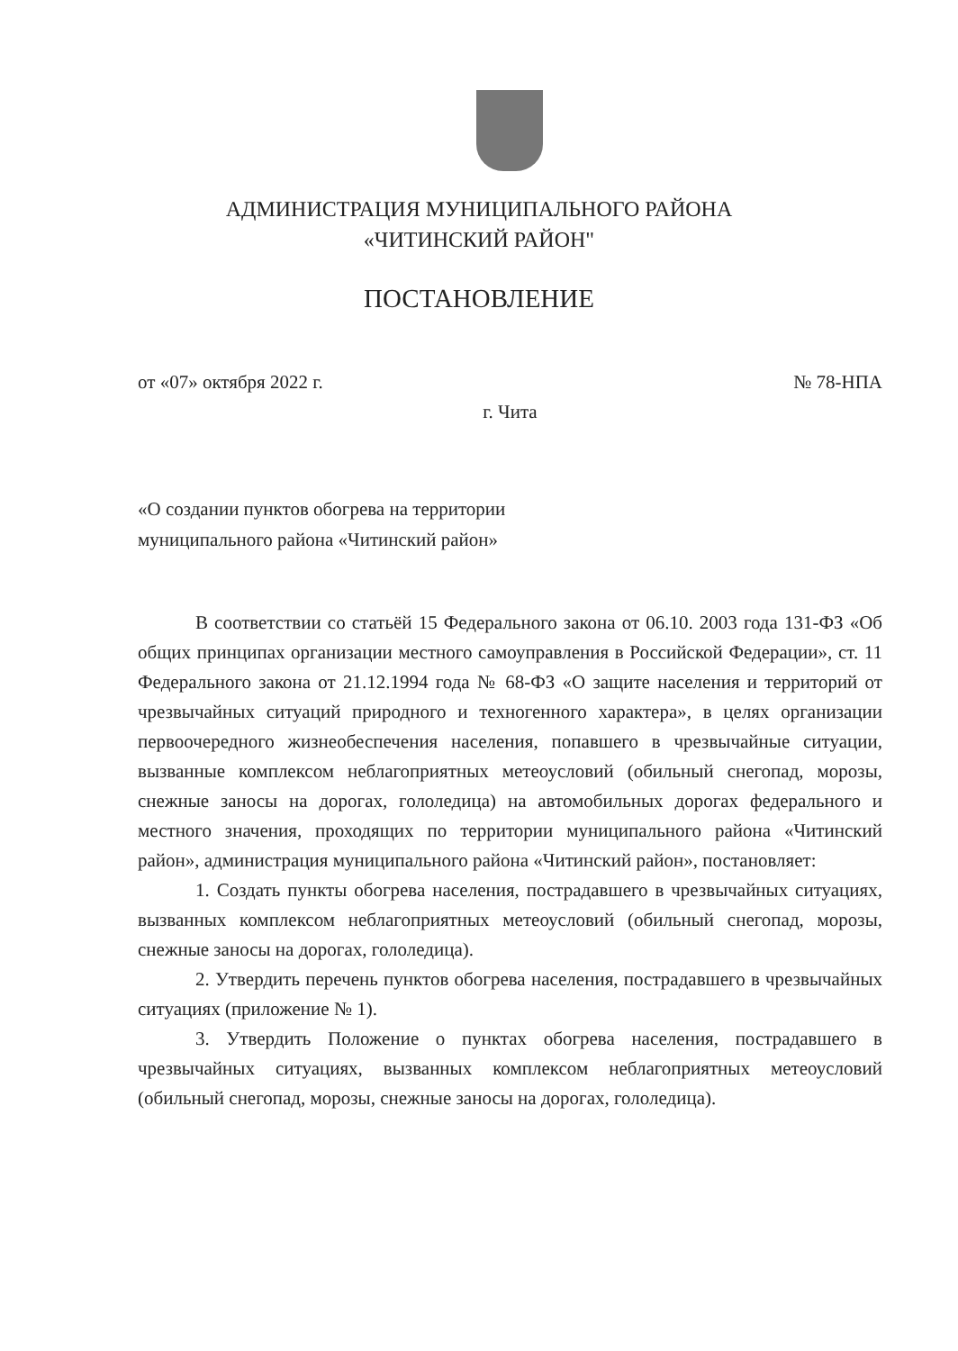АДМИНИСТРАЦИЯ МУНИЦИПАЛЬНОГО РАЙОНА
«ЧИТИНСКИЙ РАЙОН"
ПОСТАНОВЛЕНИЕ
от «07» октября 2022 г. № 78-НПА
г. Чита
«О создании пунктов обогрева на территории
муниципального района «Читинский район»
В соответствии со статьёй 15 Федерального закона от 06.10. 2003 года 131-ФЗ «Об общих принципах организации местного самоуправления в Российской Федерации», ст. 11 Федерального закона от 21.12.1994 года № 68-ФЗ «О защите населения и территорий от чрезвычайных ситуаций природного и техногенного характера», в целях организации первоочередного жизнеобеспечения населения, попавшего в чрезвычайные ситуации, вызванные комплексом неблагоприятных метеоусловий (обильный снегопад, морозы, снежные заносы на дорогах, гололедица) на автомобильных дорогах федерального и местного значения, проходящих по территории муниципального района «Читинский район», администрация муниципального района «Читинский район», постановляет:
1. Создать пункты обогрева населения, пострадавшего в чрезвычайных ситуациях, вызванных комплексом неблагоприятных метеоусловий (обильный снегопад, морозы, снежные заносы на дорогах, гололедица).
2. Утвердить перечень пунктов обогрева населения, пострадавшего в чрезвычайных ситуациях (приложение № 1).
3. Утвердить Положение о пунктах обогрева населения, пострадавшего в чрезвычайных ситуациях, вызванных комплексом неблагоприятных метеоусловий (обильный снегопад, морозы, снежные заносы на дорогах, гололедица).